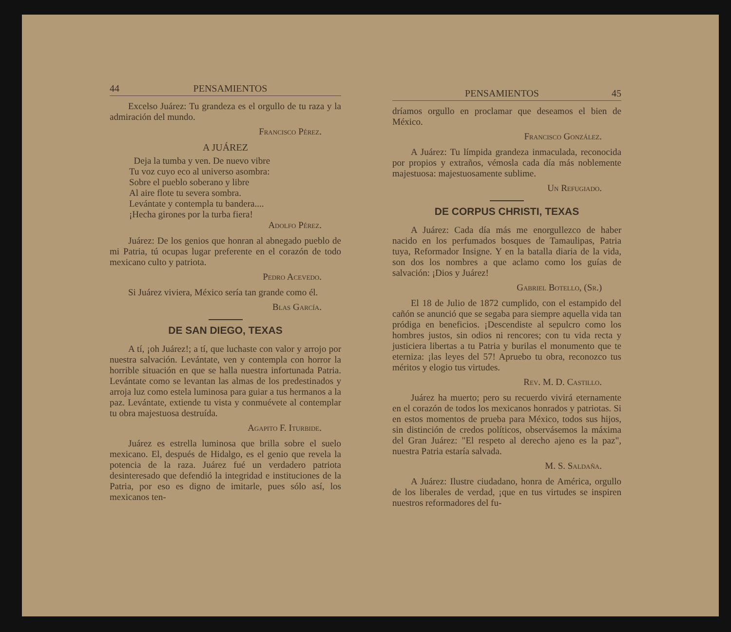44 PENSAMIENTOS
Excelso Juárez: Tu grandeza es el orgullo de tu raza y la admiración del mundo.
Francisco Pérez.
A JUÁREZ
Deja la tumba y ven. De nuevo vibre
Tu voz cuyo eco al universo asombra:
Sobre el pueblo soberano y libre
Al aire flote tu severa sombra.
Levántate y contempla tu bandera....
¡Hecha girones por la turba fiera!
Adolfo Pérez.
Juárez: De los genios que honran al abnegado pueblo de mi Patria, tú ocupas lugar preferente en el corazón de todo mexicano culto y patriota.
Pedro Acevedo.
Si Juárez viviera, México sería tan grande como él.
Blas García.
DE SAN DIEGO, TEXAS
A tí, ¡oh Juárez!; a tí, que luchaste con valor y arrojo por nuestra salvación. Levántate, ven y contempla con horror la horrible situación en que se halla nuestra infortunada Patria. Levántate como se levantan las almas de los predestinados y arroja luz como estela luminosa para guiar a tus hermanos a la paz. Levántate, extiende tu vista y conmuévete al contemplar tu obra majestuosa destruída.
Agapito F. Iturbide.
Juárez es estrella luminosa que brilla sobre el suelo mexicano. El, después de Hidalgo, es el genio que revela la potencia de la raza. Juárez fué un verdadero patriota desinteresado que defendió la integridad e instituciones de la Patria, por eso es digno de imitarle, pues sólo así, los mexicanos ten-
PENSAMIENTOS 45
dríamos orgullo en proclamar que deseamos el bien de México.
Francisco González.
A Juárez: Tu límpida grandeza inmaculada, reconocida por propios y extraños, vémosla cada día más noblemente majestuosa: majestuosamente sublime.
Un Refugiado.
DE CORPUS CHRISTI, TEXAS
A Juárez: Cada día más me enorgullezco de haber nacido en los perfumados bosques de Tamaulipas, Patria tuya, Reformador Insigne. Y en la batalla diaria de la vida, son dos los nombres a que aclamo como los guías de salvación: ¡Dios y Juárez!
Gabriel Botello, (Sr.)
El 18 de Julio de 1872 cumplido, con el estampido del cañón se anunció que se segaba para siempre aquella vida tan pródiga en beneficios. ¡Descendiste al sepulcro como los hombres justos, sin odios ni rencores; con tu vida recta y justiciera libertas a tu Patria y burilas el monumento que te eterniza: ¡las leyes del 57! Apruebo tu obra, reconozco tus méritos y elogio tus virtudes.
Rev. M. D. Castillo.
Juárez ha muerto; pero su recuerdo vivirá eternamente en el corazón de todos los mexicanos honrados y patriotas. Si en estos momentos de prueba para México, todos sus hijos, sin distinción de credos políticos, observásemos la máxima del Gran Juárez: "El respeto al derecho ajeno es la paz", nuestra Patria estaría salvada.
M. S. Saldaña.
A Juárez: Ilustre ciudadano, honra de América, orgullo de los liberales de verdad, ¡que en tus virtudes se inspiren nuestros reformadores del fu-